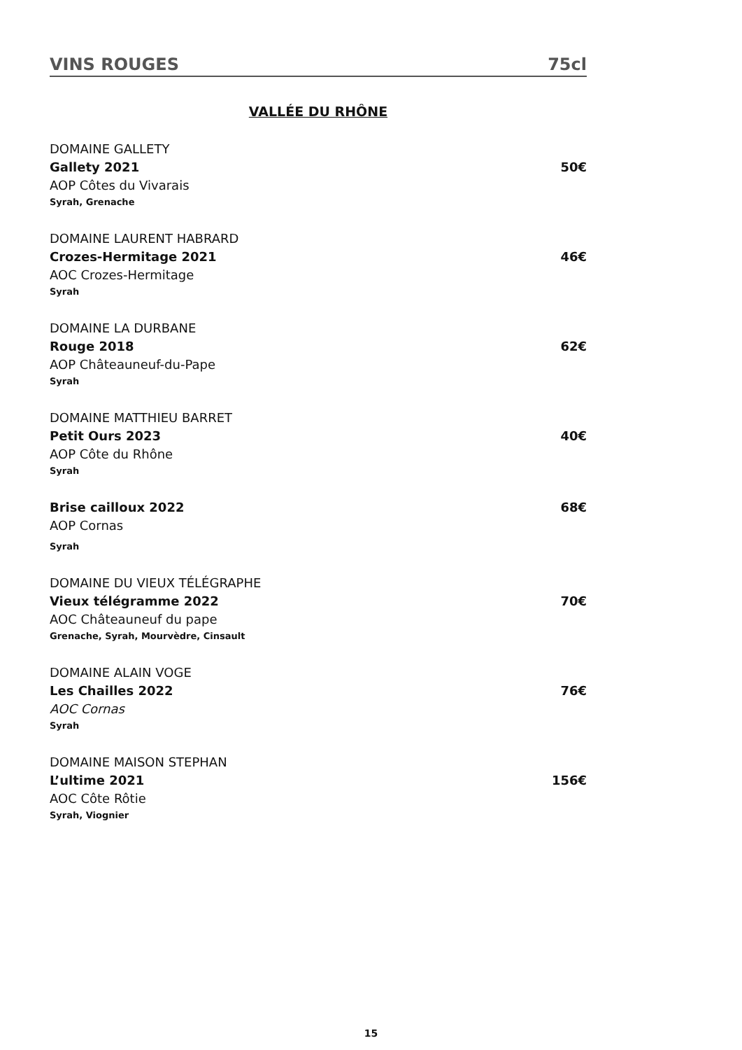VINS ROUGES 75cl
VALLÉE DU RHÔNE
DOMAINE GALLETY
Gallety 2021 50€
AOP Côtes du Vivarais
Syrah, Grenache
DOMAINE LAURENT HABRARD
Crozes-Hermitage 2021 46€
AOC Crozes-Hermitage
Syrah
DOMAINE LA DURBANE
Rouge 2018 62€
AOP Châteauneuf-du-Pape
Syrah
DOMAINE MATTHIEU BARRET
Petit Ours 2023 40€
AOP Côte du Rhône
Syrah
Brise cailloux 2022 68€
AOP Cornas
Syrah
DOMAINE DU VIEUX TÉLÉGRAPHE
Vieux télégramme 2022 70€
AOC Châteauneuf du pape
Grenache, Syrah, Mourvèdre, Cinsault
DOMAINE ALAIN VOGE
Les Chailles 2022 76€
AOC Cornas
Syrah
DOMAINE MAISON STEPHAN
L’ultime 2021 156€
AOC Côte Rôtie
Syrah, Viognier
15